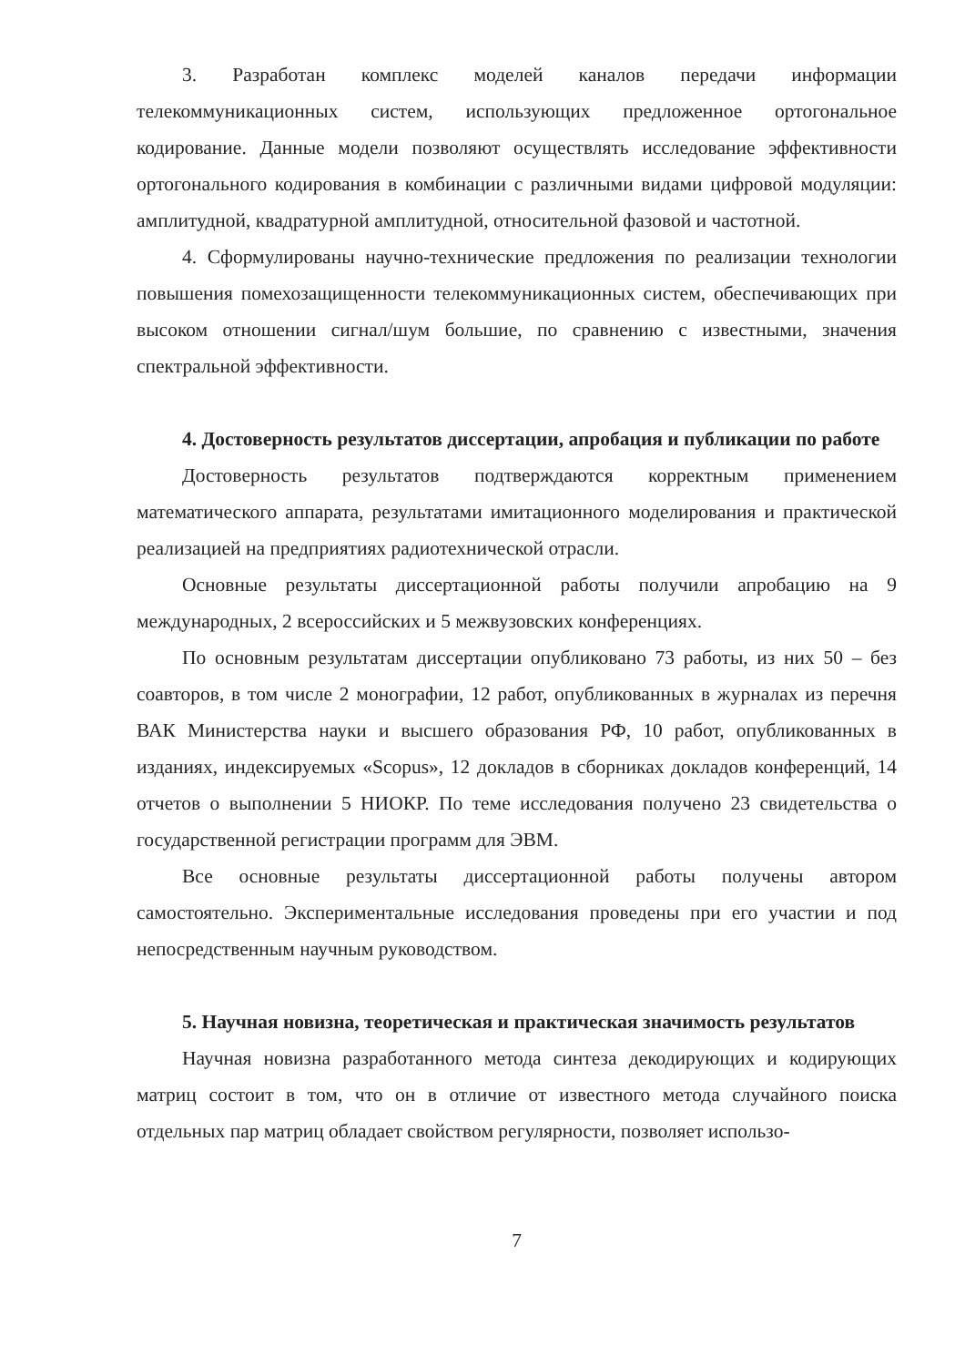3. Разработан комплекс моделей каналов передачи информации телекоммуникационных систем, использующих предложенное ортогональное кодирование. Данные модели позволяют осуществлять исследование эффективности ортогонального кодирования в комбинации с различными видами цифровой модуляции: амплитудной, квадратурной амплитудной, относительной фазовой и частотной.
4. Сформулированы научно-технические предложения по реализации технологии повышения помехозащищенности телекоммуникационных систем, обеспечивающих при высоком отношении сигнал/шум большие, по сравнению с известными, значения спектральной эффективности.
4. Достоверность результатов диссертации, апробация и публикации по работе
Достоверность результатов подтверждаются корректным применением математического аппарата, результатами имитационного моделирования и практической реализацией на предприятиях радиотехнической отрасли.
Основные результаты диссертационной работы получили апробацию на 9 международных, 2 всероссийских и 5 межвузовских конференциях.
По основным результатам диссертации опубликовано 73 работы, из них 50 – без соавторов, в том числе 2 монографии, 12 работ, опубликованных в журналах из перечня ВАК Министерства науки и высшего образования РФ, 10 работ, опубликованных в изданиях, индексируемых «Scopus», 12 докладов в сборниках докладов конференций, 14 отчетов о выполнении 5 НИОКР. По теме исследования получено 23 свидетельства о государственной регистрации программ для ЭВМ.
Все основные результаты диссертационной работы получены автором самостоятельно. Экспериментальные исследования проведены при его участии и под непосредственным научным руководством.
5. Научная новизна, теоретическая и практическая значимость результатов
Научная новизна разработанного метода синтеза декодирующих и кодирующих матриц состоит в том, что он в отличие от известного метода случайного поиска отдельных пар матриц обладает свойством регулярности, позволяет использо-
7